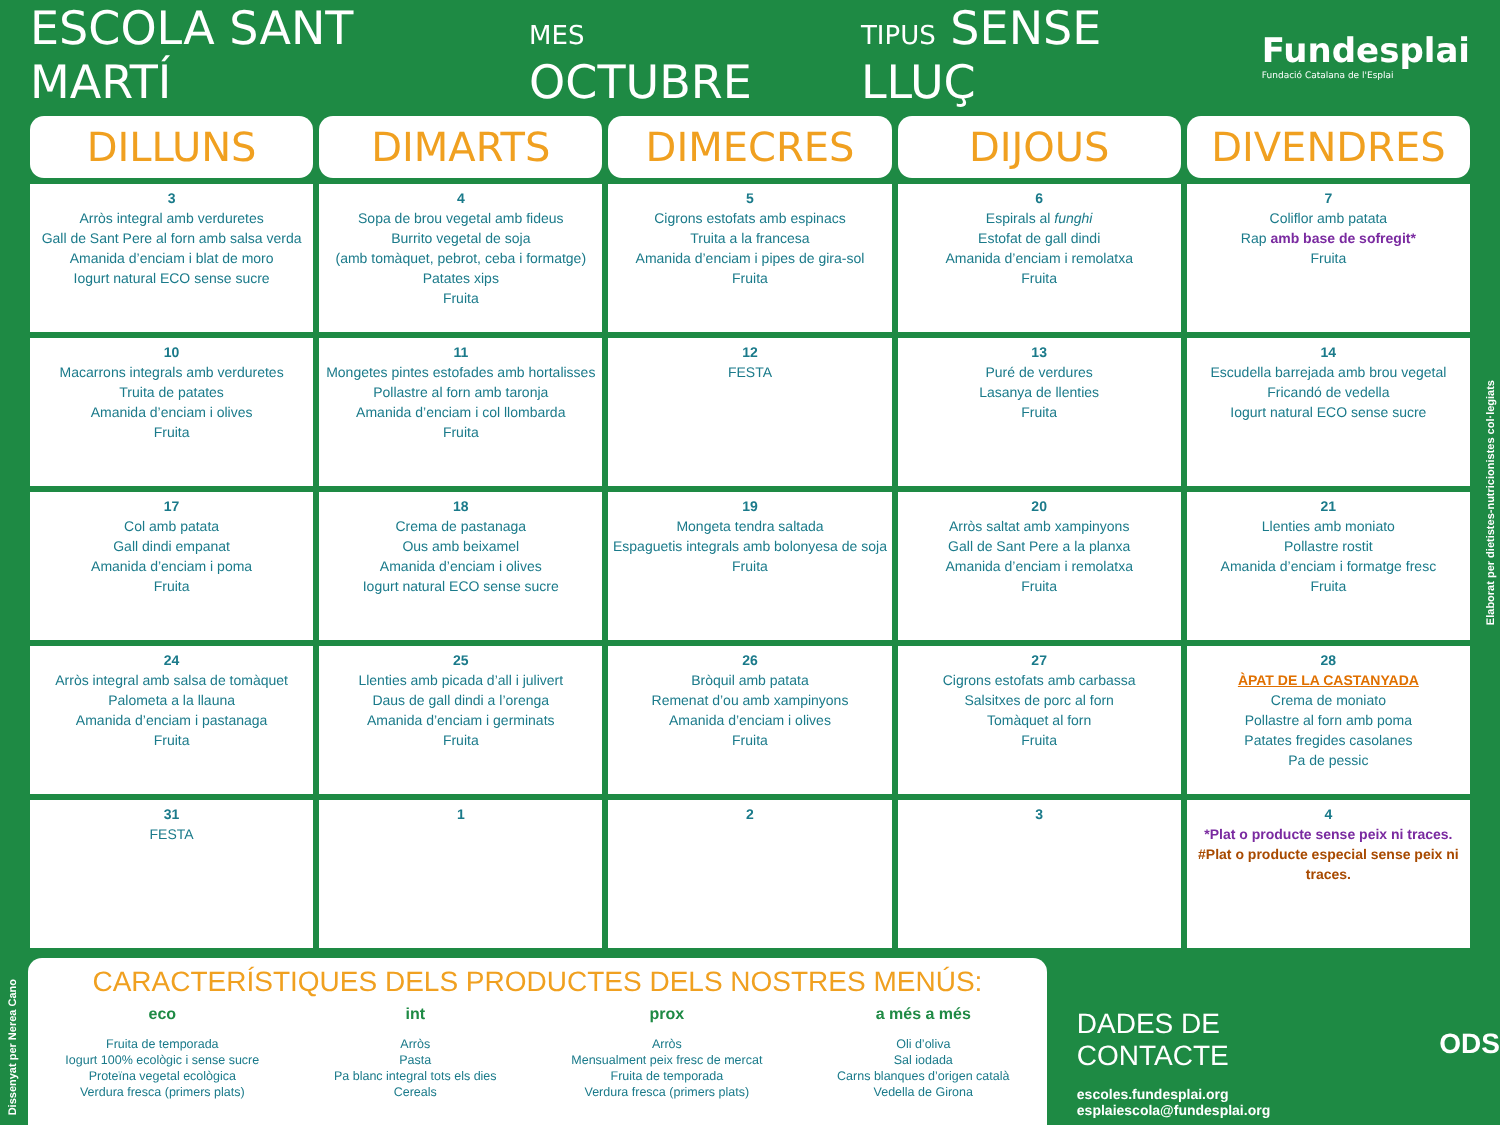ESCOLA SANT MARTÍ MES OCTUBRE TIPUS SENSE LLUÇ
Fundesplai
Fundació Catalana de l'Esplai
| DILLUNS | DIMARTS | DIMECRES | DIJOUS | DIVENDRES |
| --- | --- | --- | --- | --- |
| 3 Arròs integral amb verduretes Gall de Sant Pere al forn amb salsa verda Amanida d’enciam i blat de moro Iogurt natural ECO sense sucre | 4 Sopa de brou vegetal amb fideus Burrito vegetal de soja (amb tomàquet, pebrot, ceba i formatge) Patates xips Fruita | 5 Cigrons estofats amb espinacs Truita a la francesa Amanida d’enciam i pipes de gira-sol Fruita | 6 Espirals al funghi Estofat de gall dindi Amanida d’enciam i remolatxa Fruita | 7 Coliflor amb patata Rap amb base de sofregit* Fruita |
| 10 Macarrons integrals amb verduretes Truita de patates Amanida d’enciam i olives Fruita | 11 Mongetes pintes estofades amb hortalisses Pollastre al forn amb taronja Amanida d’enciam i col llombarda Fruita | 12 FESTA | 13 Puré de verdures Lasanya de llenties Fruita | 14 Escudella barrejada amb brou vegetal Fricandó de vedella Iogurt natural ECO sense sucre |
| 17 Col amb patata Gall dindi empanat Amanida d’enciam i poma Fruita | 18 Crema de pastanaga Ous amb beixamel Amanida d’enciam i olives Iogurt natural ECO sense sucre | 19 Mongeta tendra saltada Espaguetis integrals amb bolonyesa de soja Fruita | 20 Arròs saltat amb xampinyons Gall de Sant Pere a la planxa Amanida d’enciam i remolatxa Fruita | 21 Llenties amb moniato Pollastre rostit Amanida d’enciam i formatge fresc Fruita |
| 24 Arròs integral amb salsa de tomàquet Palometa a la llauna Amanida d’enciam i pastanaga Fruita | 25 Llenties amb picada d’all i julivert Daus de gall dindi a l’orenga Amanida d’enciam i germinats Fruita | 26 Bròquil amb patata Remenat d’ou amb xampinyons Amanida d’enciam i olives Fruita | 27 Cigrons estofats amb carbassa Salsitxes de porc al forn Tomàquet al forn Fruita | 28 ÀPAT DE LA CASTANYADA Crema de moniato Pollastre al forn amb poma Patates fregides casolanes Pa de pessic |
| 31 FESTA | 1 | 2 | 3 | 4 *Plat o producte sense peix ni traces. #Plat o producte especial sense peix ni traces. |
CARACTERÍSTIQUES DELS PRODUCTES DELS NOSTRES MENÚS:
eco
Fruita de temporada
Iogurt 100% ecològic i sense sucre
Proteïna vegetal ecològica
Verdura fresca (primers plats)
int
Arròs
Pasta
Pa blanc integral tots els dies
Cereals
prox
Arròs
Mensualment peix fresc de mercat
Fruita de temporada
Verdura fresca (primers plats)
a més a més
Oli d’oliva
Sal iodada
Carns blanques d’origen català
Vedella de Girona
DADES DE CONTACTE
escoles.fundesplai.org
esplaiescola@fundesplai.org
ODS
Elaborat per dietistes-nutricionistes col·legiats
Dissenyat per Nerea Cano